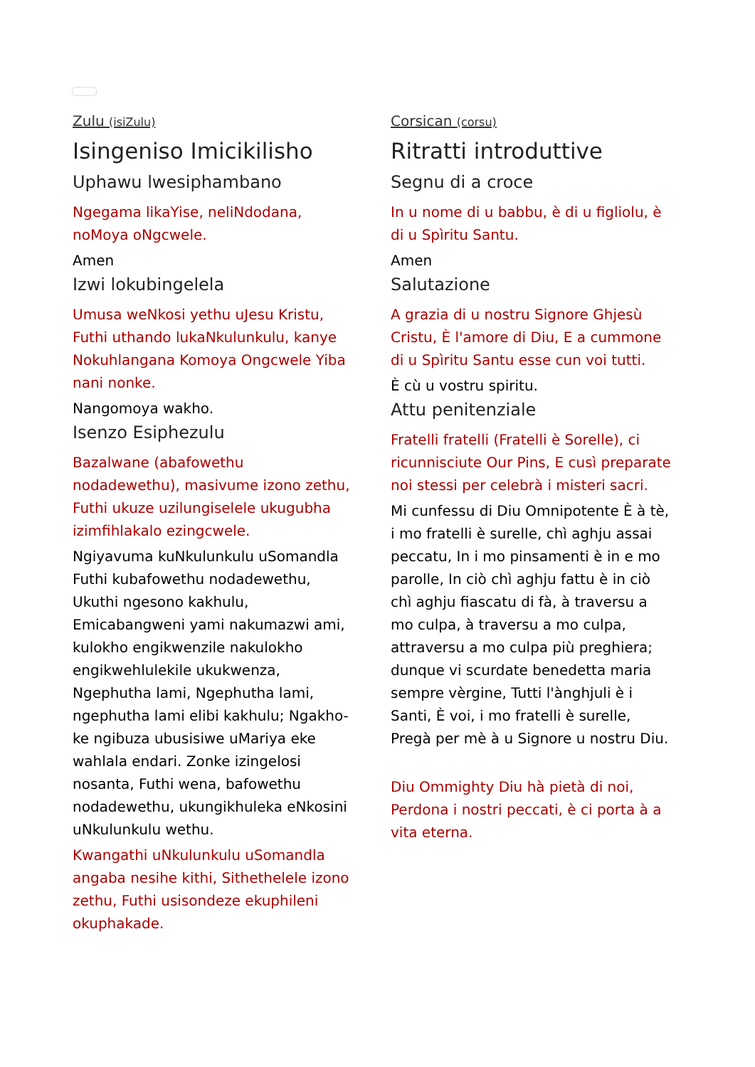Zulu (isiZulu)
Isingeniso Imicikilisho
Uphawu lwesiphambano
Ngegama likaYise, neliNdodana, noMoya oNgcwele.
Amen
Izwi lokubingelela
Umusa weNkosi yethu uJesu Kristu, Futhi uthando lukaNkulunkulu, kanye Nokuhlangana Komoya Ongcwele Yiba nani nonke.
Nangomoya wakho.
Isenzo Esiphezulu
Bazalwane (abafowethu nodadewethu), masivume izono zethu, Futhi ukuze uzilungiselele ukugubha izimfihlakalo ezingcwele.
Ngiyavuma kuNkulunkulu uSomandla Futhi kubafowethu nodadewethu, Ukuthi ngesono kakhulu, Emicabangweni yami nakumazwi ami, kulokho engikwenzile nakulokho engikwehlulekile ukukwenza, Ngephutha lami, Ngephutha lami, ngephutha lami elibi kakhulu; Ngakho-ke ngibuza ubusisiwe uMariya eke wahlala endari. Zonke izingelosi nosanta, Futhi wena, bafowethu nodadewethu, ukungikhuleka eNkosini uNkulunkulu wethu.
Kwangathi uNkulunkulu uSomandla angaba nesihe kithi, Sithethelele izono zethu, Futhi usisondeze ekuphileni okuphakade.
Corsican (corsu)
Ritratti introduttive
Segnu di a croce
In u nome di u babbu, è di u figliolu, è di u Spìritu Santu.
Amen
Salutazione
A grazia di u nostru Signore Ghjesù Cristu, È l'amore di Diu, E a cummone di u Spìritu Santu esse cun voi tutti.
È cù u vostru spiritu.
Attu penitenziale
Fratelli fratelli (Fratelli è Sorelle), ci ricunnisciute Our Pins, E cusì preparate noi stessi per celebrà i misteri sacri.
Mi cunfessu di Diu Omnipotente È à tè, i mo fratelli è surelle, chì aghju assai peccatu, In i mo pinsamenti è in e mo parolle, In ciò chì aghju fattu è in ciò chì aghju fiascatu di fà, à traversu a mo culpa, à traversu a mo culpa, attraversu a mo culpa più preghiera; dunque vi scurdate benedetta maria sempre vèrgine, Tutti l'ànghjuli è i Santi, È voi, i mo fratelli è surelle, Pregà per mè à u Signore u nostru Diu.
Diu Ommighty Diu hà pietà di noi, Perdona i nostri peccati, è ci porta à a vita eterna.